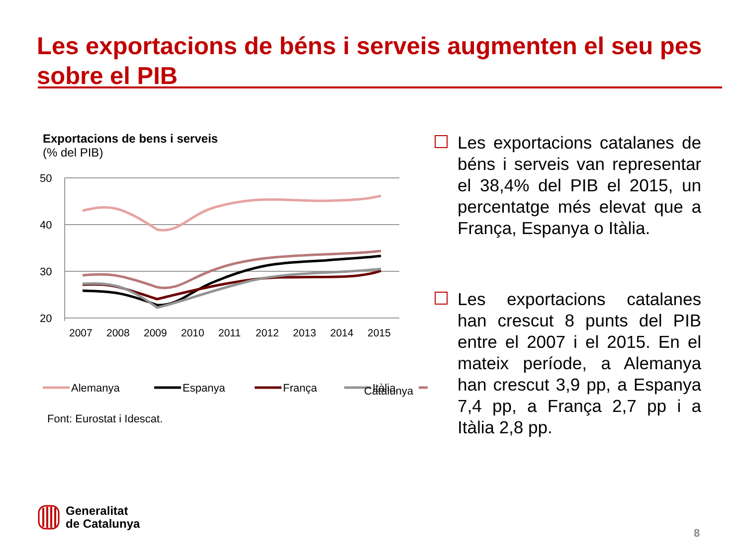Les exportacions de béns i serveis augmenten el seu pes sobre el PIB
Exportacions de bens i serveis
(% del PIB)
50
40
30
20
2007
2008
2009
2010
2011
2012
2013
2014
2015
Alemanya
Espanya
França
Itàlia
Catalunya
Font: Eurostat i Idescat.
Les exportacions catalanes de béns i serveis van representar el 38,4% del PIB el 2015, un percentatge més elevat que a França, Espanya o Itàlia.
Les exportacions catalanes han crescut 8 punts del PIB entre el 2007 i el 2015. En el mateix període, a Alemanya han crescut 3,9 pp, a Espanya 7,4 pp, a França 2,7 pp i a Itàlia 2,8 pp.
Generalitat
de Catalunya
8